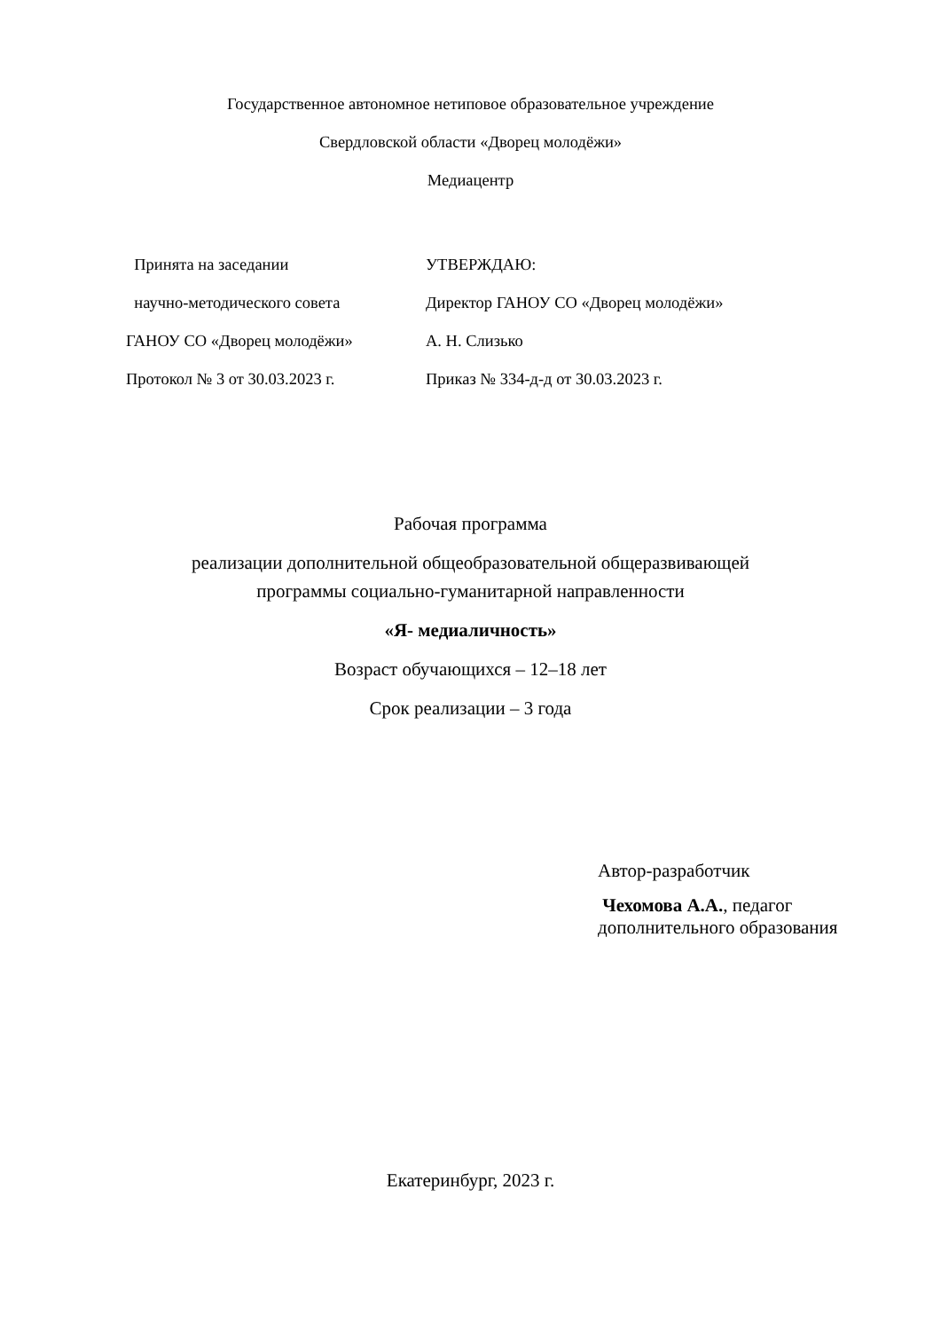Государственное автономное нетиповое образовательное учреждение
Свердловской области «Дворец молодёжи»
Медиацентр
Принята на заседании
научно-методического совета
ГАНОУ СО «Дворец молодёжи»
Протокол № 3 от 30.03.2023 г.
УТВЕРЖДАЮ:
Директор ГАНОУ СО «Дворец молодёжи»
А. Н. Слизько
Приказ № 334-д-д от 30.03.2023 г.
Рабочая программа
реализации дополнительной общеобразовательной общеразвивающей
программы социально-гуманитарной направленности
«Я- медиаличность»
Возраст обучающихся – 12–18 лет
Срок реализации – 3 года
Автор-разработчик
Чехомова А.А., педагог
дополнительного образования
Екатеринбург, 2023 г.